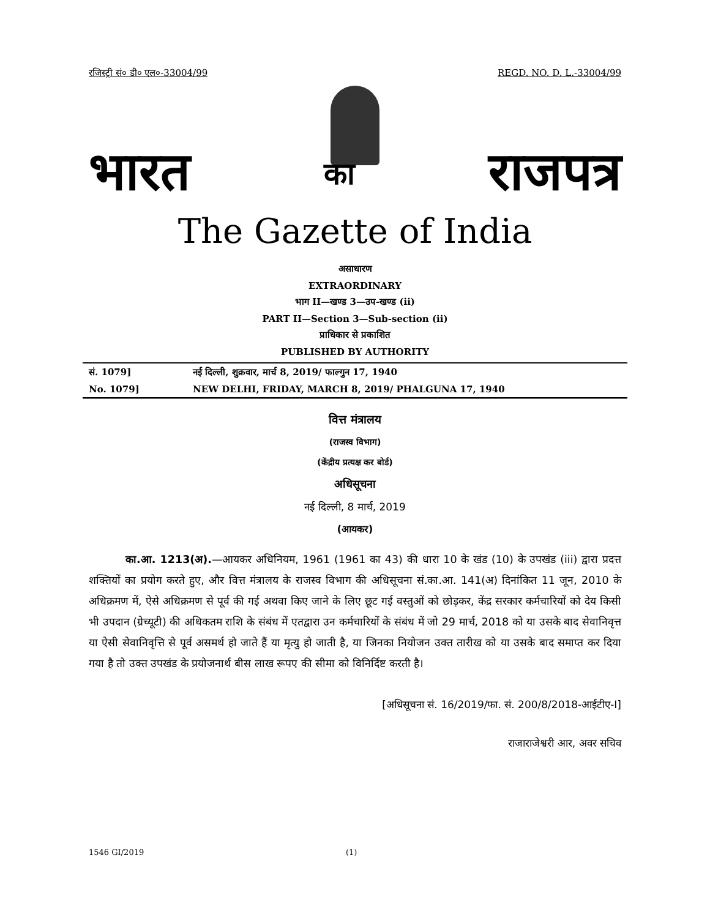रजिस्ट्री सं० डी० एल०-33004/99 REGD. NO. D. L.-33004/99
भारत का राजपत्र
The Gazette of India
असाधारण
EXTRAORDINARY
भाग II—खण्ड 3—उप-खण्ड (ii)
PART II—Section 3—Sub-section (ii)
प्राधिकार से प्रकाशित
PUBLISHED BY AUTHORITY
सं. 1079] नई दिल्ली, शुक्रवार, मार्च 8, 2019/ फाल्गुन 17, 1940
No. 1079] NEW DELHI, FRIDAY, MARCH 8, 2019/ PHALGUNA 17, 1940
वित्त मंत्रालय
(राजस्व विभाग)
(केंद्रीय प्रत्यक्ष कर बोर्ड)
अधिसूचना
नई दिल्ली, 8 मार्च, 2019
(आयकर)
का.आ. 1213(अ).—आयकर अधिनियम, 1961 (1961 का 43) की धारा 10 के खंड (10) के उपखंड (iii) द्वारा प्रदत्त शक्तियों का प्रयोग करते हुए, और वित्त मंत्रालय के राजस्व विभाग की अधिसूचना सं.का.आ. 141(अ) दिनांकित 11 जून, 2010 के अधिक्रमण में, ऐसे अधिक्रमण से पूर्व की गई अथवा किए जाने के लिए छूट गई वस्तुओं को छोड़कर, केंद्र सरकार कर्मचारियों को देय किसी भी उपदान (ग्रेच्यूटी) की अधिकतम राशि के संबंध में एतद्वारा उन कर्मचारियों के संबंध में जो 29 मार्च, 2018 को या उसके बाद सेवानिवृत्त या ऐसी सेवानिवृत्ति से पूर्व असमर्थ हो जाते हैं या मृत्यु हो जाती है, या जिनका नियोजन उक्त तारीख को या उसके बाद समाप्त कर दिया गया है तो उक्त उपखंड के प्रयोजनार्थ बीस लाख रूपए की सीमा को विनिर्दिष्ट करती है।
[अधिसूचना सं. 16/2019/फा. सं. 200/8/2018-आईटीए-I]
राजाराजेश्वरी आर, अवर सचिव
1546 GI/2019 (1)